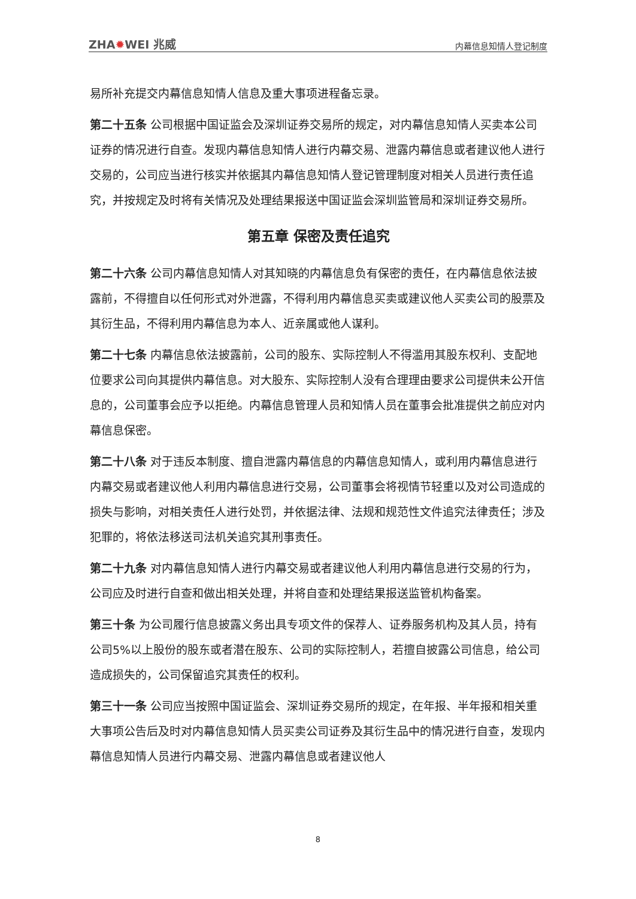ZHA✹WEI 兆威 内幕信息知情人登记制度
易所补充提交内幕信息知情人信息及重大事项进程备忘录。
第二十五条 公司根据中国证监会及深圳证券交易所的规定，对内幕信息知情人买卖本公司证券的情况进行自查。发现内幕信息知情人进行内幕交易、泄露内幕信息或者建议他人进行交易的，公司应当进行核实并依据其内幕信息知情人登记管理制度对相关人员进行责任追究，并按规定及时将有关情况及处理结果报送中国证监会深圳监管局和深圳证券交易所。
第五章 保密及责任追究
第二十六条 公司内幕信息知情人对其知晓的内幕信息负有保密的责任，在内幕信息依法披露前，不得擅自以任何形式对外泄露，不得利用内幕信息买卖或建议他人买卖公司的股票及其衍生品，不得利用内幕信息为本人、近亲属或他人谋利。
第二十七条 内幕信息依法披露前，公司的股东、实际控制人不得滥用其股东权利、支配地位要求公司向其提供内幕信息。对大股东、实际控制人没有合理理由要求公司提供未公开信息的，公司董事会应予以拒绝。内幕信息管理人员和知情人员在董事会批准提供之前应对内幕信息保密。
第二十八条 对于违反本制度、擅自泄露内幕信息的内幕信息知情人，或利用内幕信息进行内幕交易或者建议他人利用内幕信息进行交易，公司董事会将视情节轻重以及对公司造成的损失与影响，对相关责任人进行处罚，并依据法律、法规和规范性文件追究法律责任；涉及犯罪的，将依法移送司法机关追究其刑事责任。
第二十九条 对内幕信息知情人进行内幕交易或者建议他人利用内幕信息进行交易的行为，公司应及时进行自查和做出相关处理，并将自查和处理结果报送监管机构备案。
第三十条 为公司履行信息披露义务出具专项文件的保荐人、证券服务机构及其人员，持有公司5%以上股份的股东或者潜在股东、公司的实际控制人，若擅自披露公司信息，给公司造成损失的，公司保留追究其责任的权利。
第三十一条 公司应当按照中国证监会、深圳证券交易所的规定，在年报、半年报和相关重大事项公告后及时对内幕信息知情人员买卖公司证券及其衍生品中的情况进行自查，发现内幕信息知情人员进行内幕交易、泄露内幕信息或者建议他人
8